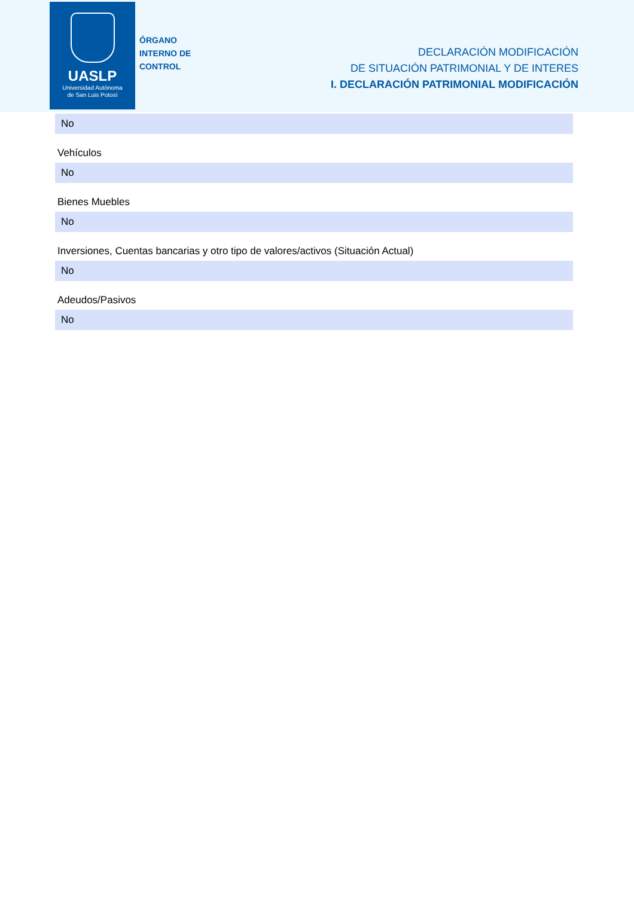UASLP
Universidad Autónoma
de San Luis Potosí
ÓRGANO
INTERNO DE
CONTROL
DECLARACIÓN MODIFICACIÓN
DE SITUACIÓN PATRIMONIAL Y DE INTERES
I. DECLARACIÓN PATRIMONIAL MODIFICACIÓN
No
Vehículos
No
Bienes Muebles
No
Inversiones, Cuentas bancarias y otro tipo de valores/activos (Situación Actual)
No
Adeudos/Pasivos
No